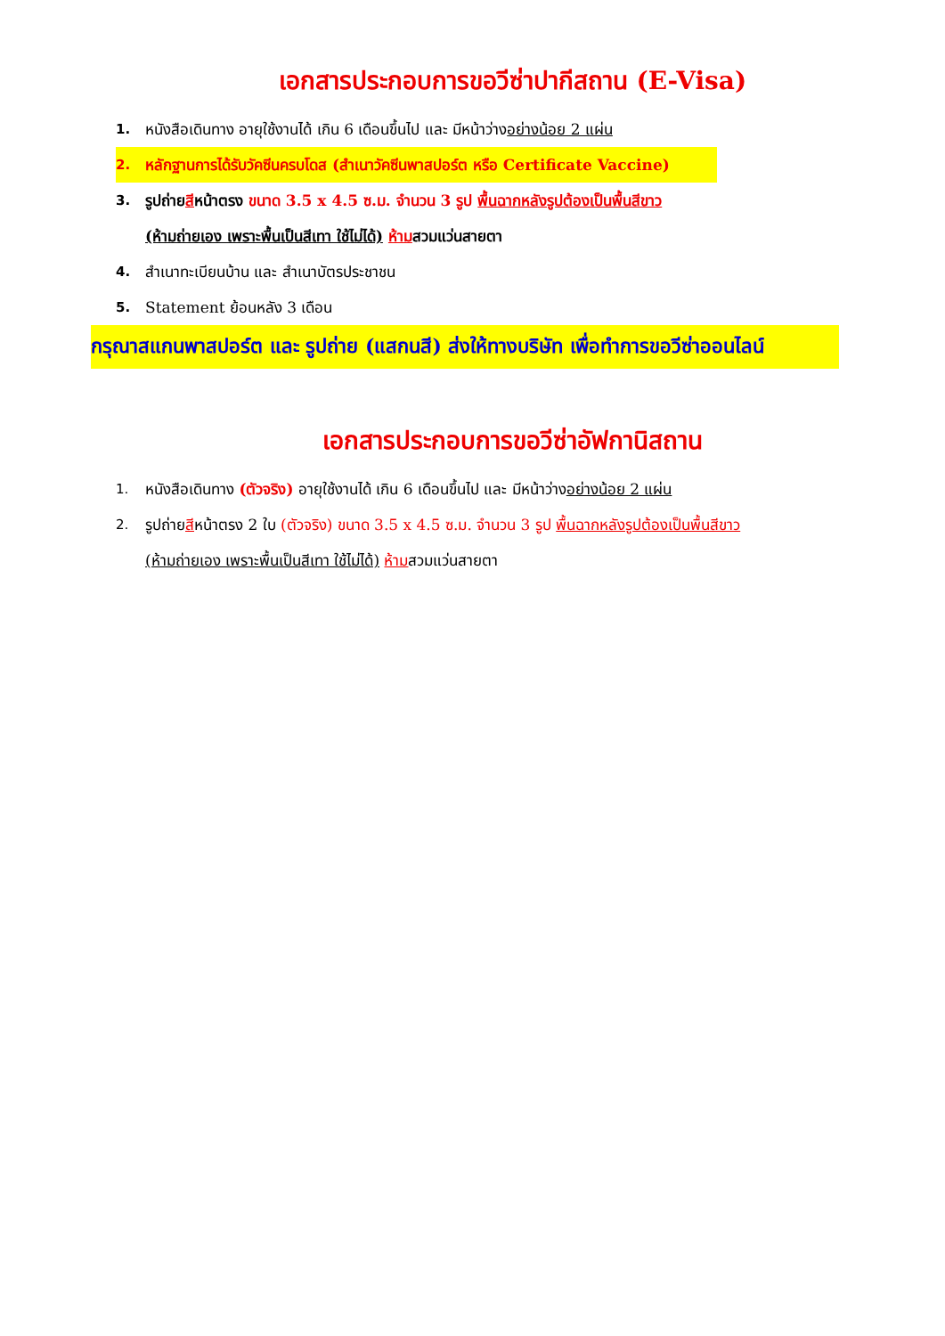เอกสารประกอบการขอวีซ่าปากีสถาน (E-Visa)
1. หนังสือเดินทาง อายุใช้งานได้ เกิน 6 เดือนขึ้นไป และ มีหน้าว่างอย่างน้อย 2 แผ่น
2. หลักฐานการได้รับวัคซีนครบโดส (สำเนาวัคซีนพาสปอร์ต หรือ Certificate Vaccine)
3. รูปถ่ายสีหน้าตรง ขนาด 3.5 x 4.5 ซ.ม. จำนวน 3 รูป พื้นฉากหลังรูปต้องเป็นพื้นสีขาว
(ห้ามถ่ายเอง เพราะพื้นเป็นสีเทา ใช้ไม่ได้) ห้ามสวมแว่นสายตา
4. สำเนาทะเบียนบ้าน และ สำเนาบัตรประชาชน
5. Statement ย้อนหลัง 3 เดือน
กรุณาสแกนพาสปอร์ต และ รูปถ่าย (แสกนสี) ส่งให้ทางบริษัท เพื่อทำการขอวีซ่าออนไลน์
เอกสารประกอบการขอวีซ่าอัฟกานิสถาน
1. หนังสือเดินทาง (ตัวจริง) อายุใช้งานได้ เกิน 6 เดือนขึ้นไป และ มีหน้าว่างอย่างน้อย 2 แผ่น
2. รูปถ่ายสีหน้าตรง 2 ใบ (ตัวจริง) ขนาด 3.5 x 4.5 ซ.ม. จำนวน 3 รูป พื้นฉากหลังรูปต้องเป็นพื้นสีขาว
(ห้ามถ่ายเอง เพราะพื้นเป็นสีเทา ใช้ไม่ได้) ห้ามสวมแว่นสายตา